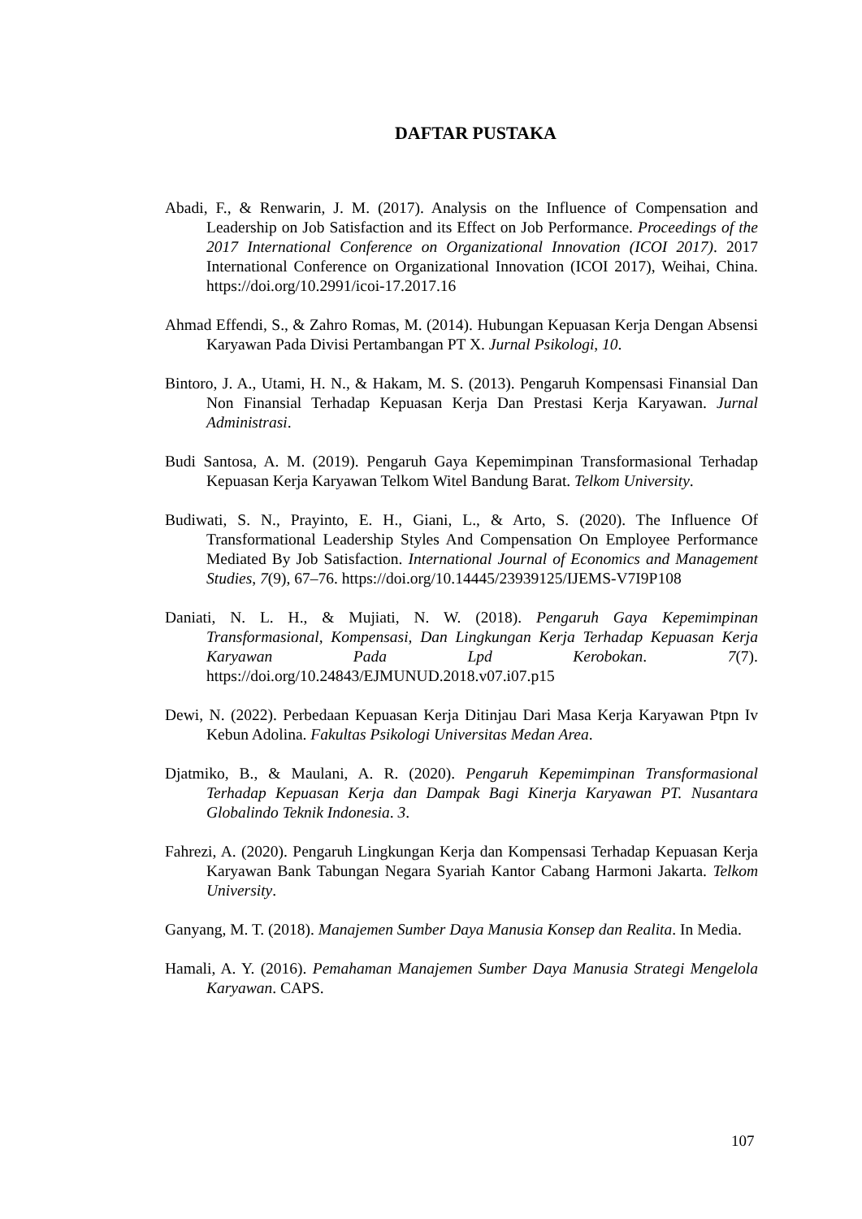DAFTAR PUSTAKA
Abadi, F., & Renwarin, J. M. (2017). Analysis on the Influence of Compensation and Leadership on Job Satisfaction and its Effect on Job Performance. Proceedings of the 2017 International Conference on Organizational Innovation (ICOI 2017). 2017 International Conference on Organizational Innovation (ICOI 2017), Weihai, China. https://doi.org/10.2991/icoi-17.2017.16
Ahmad Effendi, S., & Zahro Romas, M. (2014). Hubungan Kepuasan Kerja Dengan Absensi Karyawan Pada Divisi Pertambangan PT X. Jurnal Psikologi, 10.
Bintoro, J. A., Utami, H. N., & Hakam, M. S. (2013). Pengaruh Kompensasi Finansial Dan Non Finansial Terhadap Kepuasan Kerja Dan Prestasi Kerja Karyawan. Jurnal Administrasi.
Budi Santosa, A. M. (2019). Pengaruh Gaya Kepemimpinan Transformasional Terhadap Kepuasan Kerja Karyawan Telkom Witel Bandung Barat. Telkom University.
Budiwati, S. N., Prayinto, E. H., Giani, L., & Arto, S. (2020). The Influence Of Transformational Leadership Styles And Compensation On Employee Performance Mediated By Job Satisfaction. International Journal of Economics and Management Studies, 7(9), 67–76. https://doi.org/10.14445/23939125/IJEMS-V7I9P108
Daniati, N. L. H., & Mujiati, N. W. (2018). Pengaruh Gaya Kepemimpinan Transformasional, Kompensasi, Dan Lingkungan Kerja Terhadap Kepuasan Kerja Karyawan Pada Lpd Kerobokan. 7(7). https://doi.org/10.24843/EJMUNUD.2018.v07.i07.p15
Dewi, N. (2022). Perbedaan Kepuasan Kerja Ditinjau Dari Masa Kerja Karyawan Ptpn Iv Kebun Adolina. Fakultas Psikologi Universitas Medan Area.
Djatmiko, B., & Maulani, A. R. (2020). Pengaruh Kepemimpinan Transformasional Terhadap Kepuasan Kerja dan Dampak Bagi Kinerja Karyawan PT. Nusantara Globalindo Teknik Indonesia. 3.
Fahrezi, A. (2020). Pengaruh Lingkungan Kerja dan Kompensasi Terhadap Kepuasan Kerja Karyawan Bank Tabungan Negara Syariah Kantor Cabang Harmoni Jakarta. Telkom University.
Ganyang, M. T. (2018). Manajemen Sumber Daya Manusia Konsep dan Realita. In Media.
Hamali, A. Y. (2016). Pemahaman Manajemen Sumber Daya Manusia Strategi Mengelola Karyawan. CAPS.
107